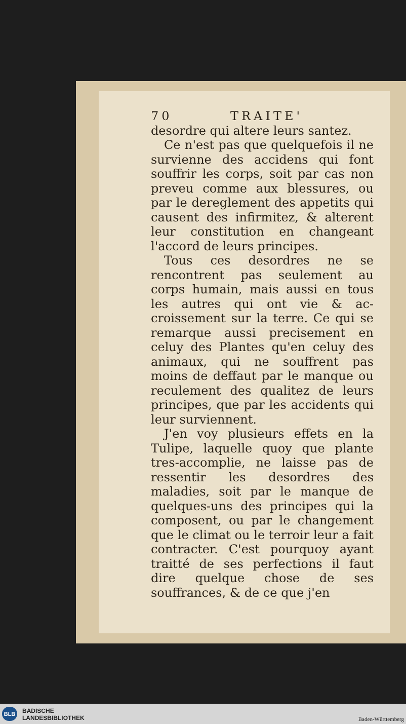70 TRAITE'
desordre qui altere leurs santez.
Ce n'est pas que quelquefois il ne survienne des accidens qui font souffrir les corps, soit par cas non preveu comme aux blessures, ou par le deregle­ment des appetits qui causent des in­firmitez, & alterent leur constitution en changeant l'accord de leurs princi­pes.
Tous ces desordres ne se rencontrent pas seulement au corps humain, mais aussi en tous les autres qui ont vie & ac­croissement sur la terre. Ce qui se re­marque aussi precisement en celuy des Plantes qu'en celuy des animaux, qui ne souffrent pas moins de deffaut par le manque ou reculement des qualitez de leurs principes, que par les accidents qui leur surviennent.
J'en voy plusieurs effets en la Tulipe, laquelle quoy que plante tres-accom­plie, ne laisse pas de ressentir les desor­dres des maladies, soit par le manque de quelques-uns des principes qui la composent, ou par le changement que le climat ou le terroir leur a fait contra­cter. C'est pourquoy ayant traitté de ses perfections il faut dire quelque cho­se de ses souffrances, & de ce que j'en
BLB
BADISCHE
LANDESBIBLIOTHEK
Baden-Württemberg